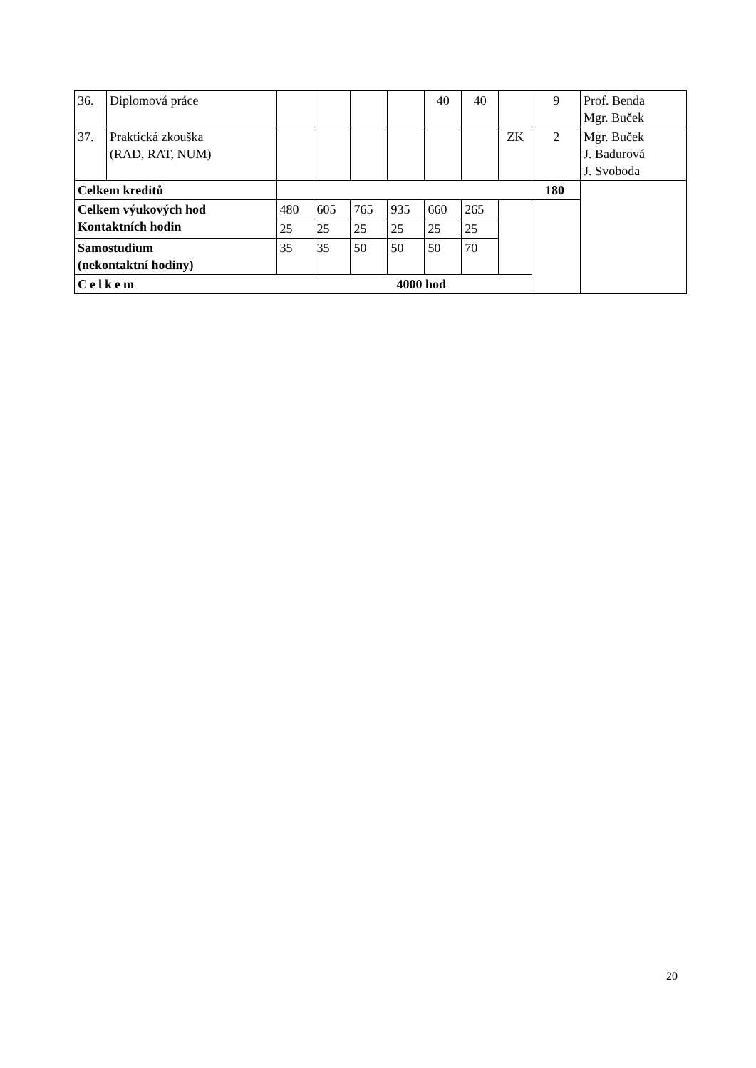| 36. | Diplomová práce | | | | | 40 | 40 | | 9 | Prof. Benda Mgr. Buček |
| 37. | Praktická zkouška (RAD, RAT, NUM) | | | | | | | ZK | 2 | Mgr. Buček J. Badurová J. Svoboda |
| Celkem kreditů | | 180 | | | | | | | | |
| Celkem výukových hod Kontaktních hodin | | 480 | 605 | 765 | 935 | 660 | 265 | | | |
| | | 25 | 25 | 25 | 25 | 25 | 25 | | | |
| Samostudium (nekontaktní hodiny) | | 35 | 35 | 50 | 50 | 50 | 70 | | | |
| Celkem 4000 hod | | | | | | | | | | |
20